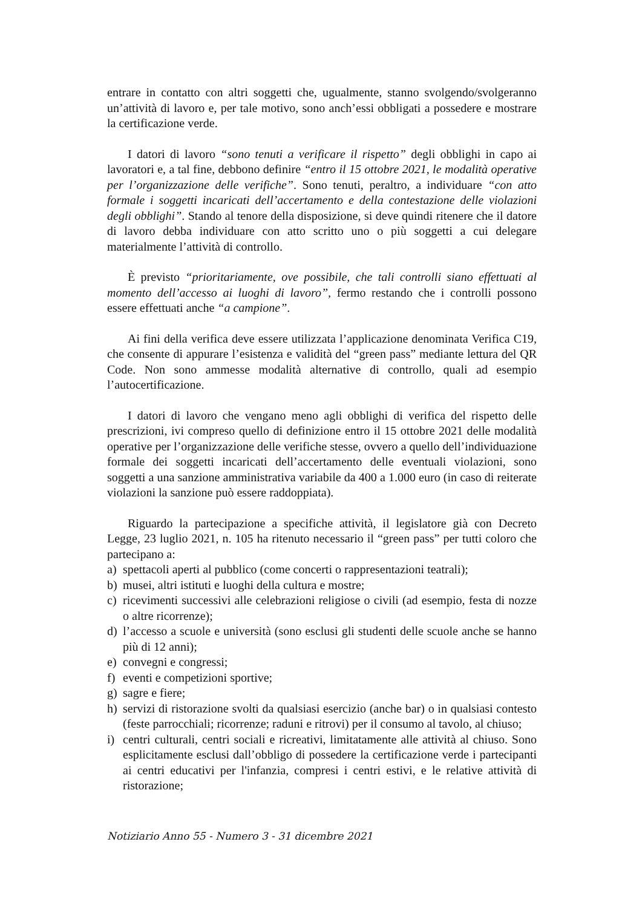entrare in contatto con altri soggetti che, ugualmente, stanno svolgendo/svolgeranno un’attività di lavoro e, per tale motivo, sono anch’essi obbligati a possedere e mostrare la certificazione verde.
I datori di lavoro “sono tenuti a verificare il rispetto” degli obblighi in capo ai lavoratori e, a tal fine, debbono definire “entro il 15 ottobre 2021, le modalità operative per l’organizzazione delle verifiche”. Sono tenuti, peraltro, a individuare “con atto formale i soggetti incaricati dell’accertamento e della contestazione delle violazioni degli obblighi”. Stando al tenore della disposizione, si deve quindi ritenere che il datore di lavoro debba individuare con atto scritto uno o più soggetti a cui delegare materialmente l’attività di controllo.
È previsto “prioritariamente, ove possibile, che tali controlli siano effettuati al momento dell’accesso ai luoghi di lavoro”, fermo restando che i controlli possono essere effettuati anche “a campione”.
Ai fini della verifica deve essere utilizzata l’applicazione denominata Verifica C19, che consente di appurare l’esistenza e validità del “green pass” mediante lettura del QR Code. Non sono ammesse modalità alternative di controllo, quali ad esempio l’autocertificazione.
I datori di lavoro che vengano meno agli obblighi di verifica del rispetto delle prescrizioni, ivi compreso quello di definizione entro il 15 ottobre 2021 delle modalità operative per l’organizzazione delle verifiche stesse, ovvero a quello dell’individuazione formale dei soggetti incaricati dell’accertamento delle eventuali violazioni, sono soggetti a una sanzione amministrativa variabile da 400 a 1.000 euro (in caso di reiterate violazioni la sanzione può essere raddoppiata).
Riguardo la partecipazione a specifiche attività, il legislatore già con Decreto Legge, 23 luglio 2021, n. 105 ha ritenuto necessario il “green pass” per tutti coloro che partecipano a:
a) spettacoli aperti al pubblico (come concerti o rappresentazioni teatrali);
b) musei, altri istituti e luoghi della cultura e mostre;
c) ricevimenti successivi alle celebrazioni religiose o civili (ad esempio, festa di nozze o altre ricorrenze);
d) l’accesso a scuole e università (sono esclusi gli studenti delle scuole anche se hanno più di 12 anni);
e) convegni e congressi;
f) eventi e competizioni sportive;
g) sagre e fiere;
h) servizi di ristorazione svolti da qualsiasi esercizio (anche bar) o in qualsiasi contesto (feste parrocchiali; ricorrenze; raduni e ritrovi) per il consumo al tavolo, al chiuso;
i) centri culturali, centri sociali e ricreativi, limitatamente alle attività al chiuso. Sono esplicitamente esclusi dall’obbligo di possedere la certificazione verde i partecipanti ai centri educativi per l'infanzia, compresi i centri estivi, e le relative attività di ristorazione;
Notiziario Anno 55 - Numero 3 - 31 dicembre 2021